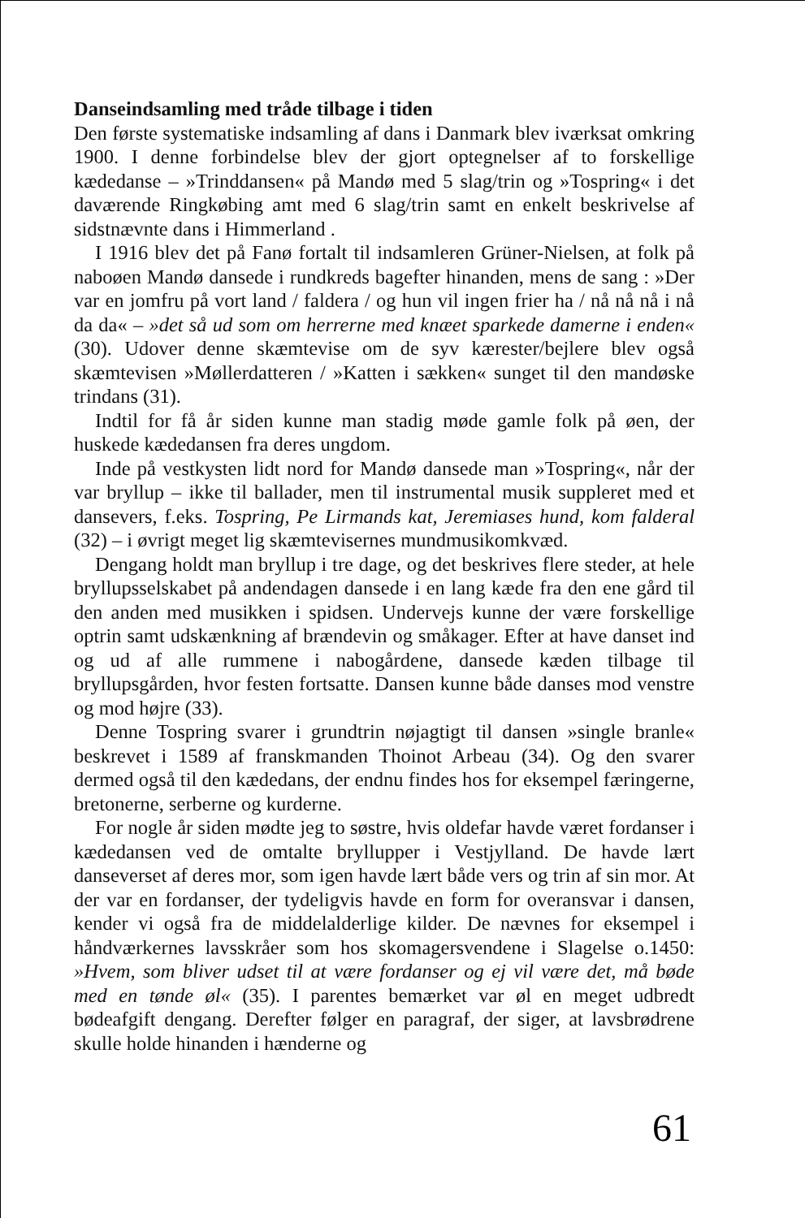Danseindsamling med tråde tilbage i tiden
Den første systematiske indsamling af dans i Danmark blev iværksat omkring 1900. I denne forbindelse blev der gjort optegnelser af to forskellige kædedanse – »Trinddansen« på Mandø med 5 slag/trin og »Tospring« i det daværende Ringkøbing amt med 6 slag/trin samt en enkelt beskrivelse af sidstnævnte dans i Himmerland .
I 1916 blev det på Fanø fortalt til indsamleren Grüner-Nielsen, at folk på naboøen Mandø dansede i rundkreds bagefter hinanden, mens de sang : »Der var en jomfru på vort land / faldera / og hun vil ingen frier ha / nå nå nå i nå da da« – »det så ud som om herrerne med knæet sparkede damerne i enden« (30). Udover denne skæmtevise om de syv kærester/bejlere blev også skæmtevisen »Møllerdatteren / »Katten i sækken« sunget til den mandøske trindans (31).
Indtil for få år siden kunne man stadig møde gamle folk på øen, der huskede kædedansen fra deres ungdom.
Inde på vestkysten lidt nord for Mandø dansede man »Tospring«, når der var bryllup – ikke til ballader, men til instrumental musik suppleret med et dansevers, f.eks. Tospring, Pe Lirmands kat, Jeremiases hund, kom falderal (32) – i øvrigt meget lig skæmtevisernes mundmusikomkvæd.
Dengang holdt man bryllup i tre dage, og det beskrives flere steder, at hele bryllupsselskabet på andendagen dansede i en lang kæde fra den ene gård til den anden med musikken i spidsen. Undervejs kunne der være forskellige optrin samt udskænkning af brændevin og småkager. Efter at have danset ind og ud af alle rummene i nabogårdene, dansede kæden tilbage til bryllupsgården, hvor festen fortsatte. Dansen kunne både danses mod venstre og mod højre (33).
Denne Tospring svarer i grundtrin nøjagtigt til dansen »single branle« beskrevet i 1589 af franskmanden Thoinot Arbeau (34). Og den svarer dermed også til den kædedans, der endnu findes hos for eksempel færingerne, bretonerne, serberne og kurderne.
For nogle år siden mødte jeg to søstre, hvis oldefar havde været fordanser i kædedansen ved de omtalte bryllupper i Vestjylland. De havde lært danseverset af deres mor, som igen havde lært både vers og trin af sin mor. At der var en fordanser, der tydeligvis havde en form for overansvar i dansen, kender vi også fra de middelalderlige kilder. De nævnes for eksempel i håndværkernes lavsskråer som hos skomagersvendene i Slagelse o.1450: »Hvem, som bliver udset til at være fordanser og ej vil være det, må bøde med en tønde øl« (35). I parentes bemærket var øl en meget udbredt bødeafgift dengang. Derefter følger en paragraf, der siger, at lavsbrødrene skulle holde hinanden i hænderne og
61